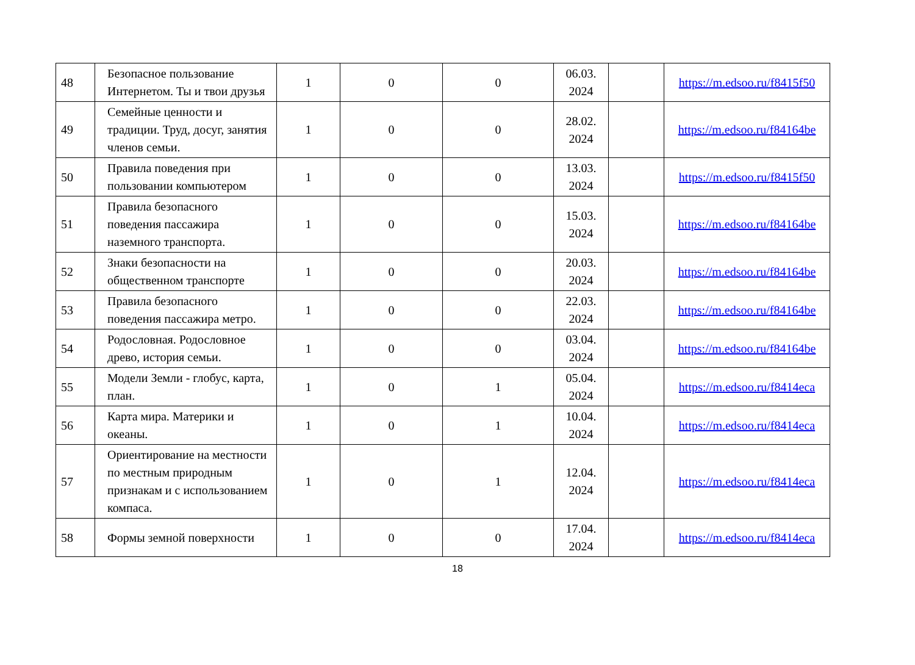| 48 | Безопасное пользование Интернетом. Ты и твои друзья | 1 | 0 | 0 | 06.03. 2024 | | https://m.edsoo.ru/f8415f50 |
| 49 | Семейные ценности и традиции. Труд, досуг, занятия членов семьи. | 1 | 0 | 0 | 28.02. 2024 | | https://m.edsoo.ru/f84164be |
| 50 | Правила поведения при пользовании компьютером | 1 | 0 | 0 | 13.03. 2024 | | https://m.edsoo.ru/f8415f50 |
| 51 | Правила безопасного поведения пассажира наземного транспорта. | 1 | 0 | 0 | 15.03. 2024 | | https://m.edsoo.ru/f84164be |
| 52 | Знаки безопасности на общественном транспорте | 1 | 0 | 0 | 20.03. 2024 | | https://m.edsoo.ru/f84164be |
| 53 | Правила безопасного поведения пассажира метро. | 1 | 0 | 0 | 22.03. 2024 | | https://m.edsoo.ru/f84164be |
| 54 | Родословная. Родословное древо, история семьи. | 1 | 0 | 0 | 03.04. 2024 | | https://m.edsoo.ru/f84164be |
| 55 | Модели Земли - глобус, карта, план. | 1 | 0 | 1 | 05.04. 2024 | | https://m.edsoo.ru/f8414eca |
| 56 | Карта мира. Материки и океаны. | 1 | 0 | 1 | 10.04. 2024 | | https://m.edsoo.ru/f8414eca |
| 57 | Ориентирование на местности по местным природным признакам и с использованием компаса. | 1 | 0 | 1 | 12.04. 2024 | | https://m.edsoo.ru/f8414eca |
| 58 | Формы земной поверхности | 1 | 0 | 0 | 17.04. 2024 | | https://m.edsoo.ru/f8414eca |
18